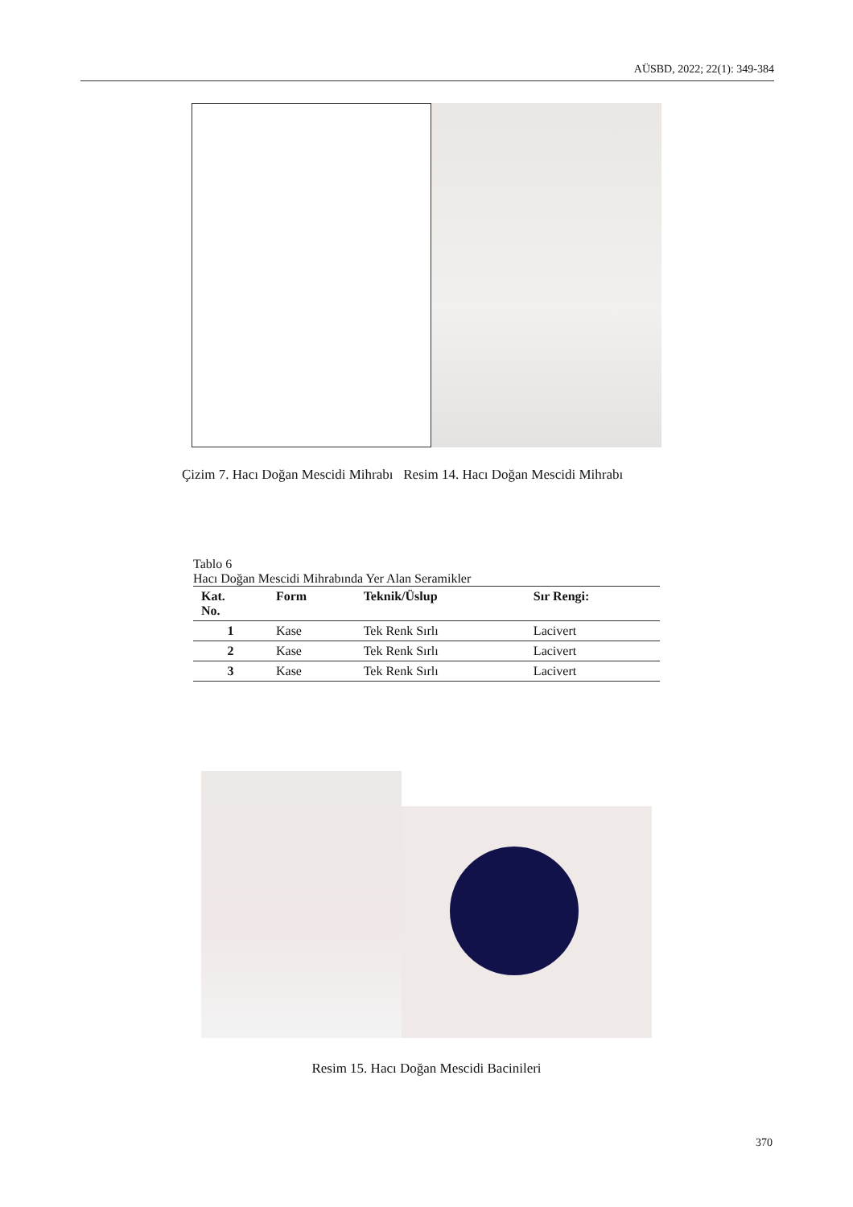AÜSBD, 2022; 22(1): 349-384
Çizim 7. Hacı Doğan Mescidi Mihrabı Resim 14. Hacı Doğan Mescidi Mihrabı
Tablo 6
Hacı Doğan Mescidi Mihrabında Yer Alan Seramikler
| Kat. No. | Form | Teknik/Üslup | Sır Rengi: |
| --- | --- | --- | --- |
| 1 | Kase | Tek Renk Sırlı | Lacivert |
| 2 | Kase | Tek Renk Sırlı | Lacivert |
| 3 | Kase | Tek Renk Sırlı | Lacivert |
Resim 15. Hacı Doğan Mescidi Bacinileri
370